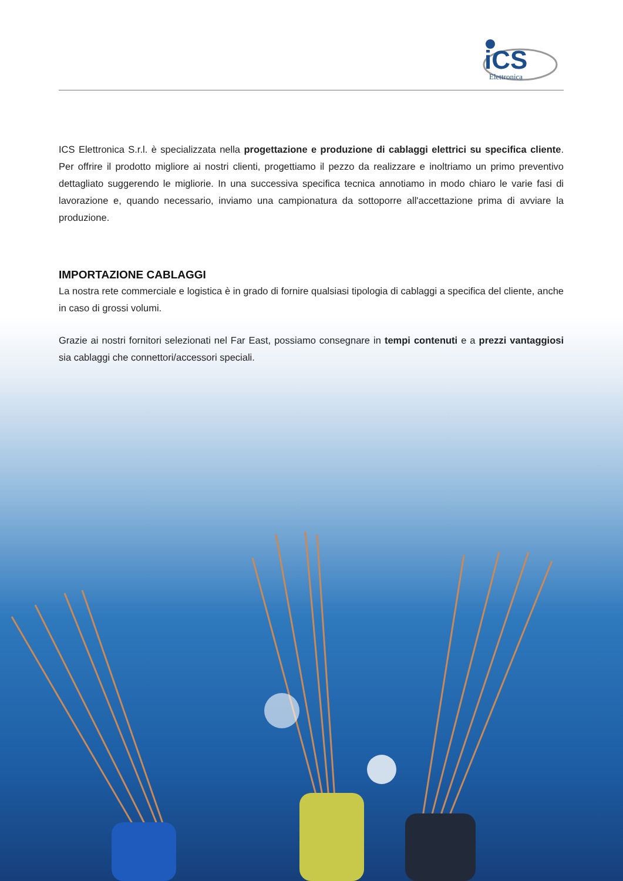iCS
Elettronica
ICS Elettronica S.r.l. è specializzata nella progettazione e produzione di cablaggi elettrici su specifica cliente. Per offrire il prodotto migliore ai nostri clienti, progettiamo il pezzo da realizzare e inoltriamo un primo preventivo dettagliato suggerendo le migliorie. In una successiva specifica tecnica annotiamo in modo chiaro le varie fasi di lavorazione e, quando necessario, inviamo una campionatura da sottoporre all'accettazione prima di avviare la produzione.
IMPORTAZIONE CABLAGGI
La nostra rete commerciale e logistica è in grado di fornire qualsiasi tipologia di cablaggi a specifica del cliente, anche in caso di grossi volumi.
Grazie ai nostri fornitori selezionati nel Far East, possiamo consegnare in tempi contenuti e a prezzi vantaggiosi sia cablaggi che connettori/accessori speciali.